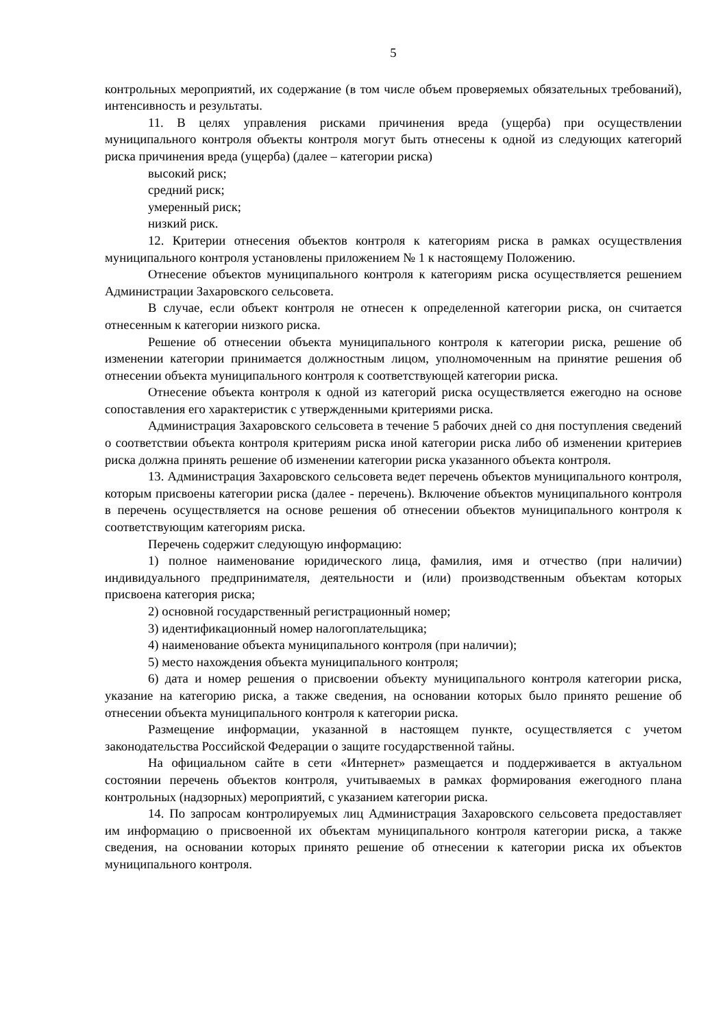5
контрольных мероприятий, их содержание (в том числе объем проверяемых обязательных требований), интенсивность и результаты.
11. В целях управления рисками причинения вреда (ущерба) при осуществлении муниципального контроля объекты контроля могут быть отнесены к одной из следующих категорий риска причинения вреда (ущерба) (далее – категории риска)
высокий риск;
средний риск;
умеренный риск;
низкий риск.
12. Критерии отнесения объектов контроля к категориям риска в рамках осуществления муниципального контроля установлены приложением № 1 к настоящему Положению.
Отнесение объектов муниципального контроля к категориям риска осуществляется решением Администрации Захаровского сельсовета.
В случае, если объект контроля не отнесен к определенной категории риска, он считается отнесенным к категории низкого риска.
Решение об отнесении объекта муниципального контроля к категории риска, решение об изменении категории принимается должностным лицом, уполномоченным на принятие решения об отнесении объекта муниципального контроля к соответствующей категории риска.
Отнесение объекта контроля к одной из категорий риска осуществляется ежегодно на основе сопоставления его характеристик с утвержденными критериями риска.
Администрация Захаровского сельсовета в течение 5 рабочих дней со дня поступления сведений о соответствии объекта контроля критериям риска иной категории риска либо об изменении критериев риска должна принять решение об изменении категории риска указанного объекта контроля.
13. Администрация Захаровского сельсовета ведет перечень объектов муниципального контроля, которым присвоены категории риска (далее - перечень). Включение объектов муниципального контроля в перечень осуществляется на основе решения об отнесении объектов муниципального контроля к соответствующим категориям риска.
Перечень содержит следующую информацию:
1) полное наименование юридического лица, фамилия, имя и отчество (при наличии) индивидуального предпринимателя, деятельности и (или) производственным объектам которых присвоена категория риска;
2) основной государственный регистрационный номер;
3) идентификационный номер налогоплательщика;
4) наименование объекта муниципального контроля (при наличии);
5) место нахождения объекта муниципального контроля;
6) дата и номер решения о присвоении объекту муниципального контроля категории риска, указание на категорию риска, а также сведения, на основании которых было принято решение об отнесении объекта муниципального контроля к категории риска.
Размещение информации, указанной в настоящем пункте, осуществляется с учетом законодательства Российской Федерации о защите государственной тайны.
На официальном сайте в сети «Интернет» размещается и поддерживается в актуальном состоянии перечень объектов контроля, учитываемых в рамках формирования ежегодного плана контрольных (надзорных) мероприятий, с указанием категории риска.
14. По запросам контролируемых лиц Администрация Захаровского сельсовета предоставляет им информацию о присвоенной их объектам муниципального контроля категории риска, а также сведения, на основании которых принято решение об отнесении к категории риска их объектов муниципального контроля.